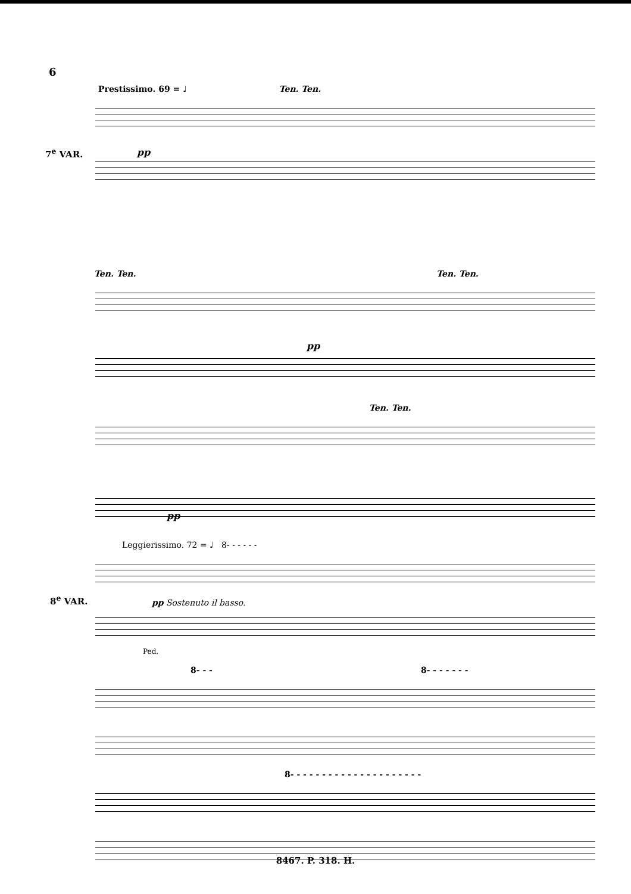6
Prestissimo. 69 = ♩ Ten. Ten.
7<sup>e</sup> VAR. pp
Ten. Ten. Ten. Ten.
pp
Ten. Ten.
pp
Leggierissimo. 72 = ♩ 8- - - - - -
8<sup>e</sup> VAR. pp Sostenuto il basso.
Ped.
8- - - 8- - - - - - -
8- - - - - - - - - - - - - - - - - - - - -
8467. P. 318. H.